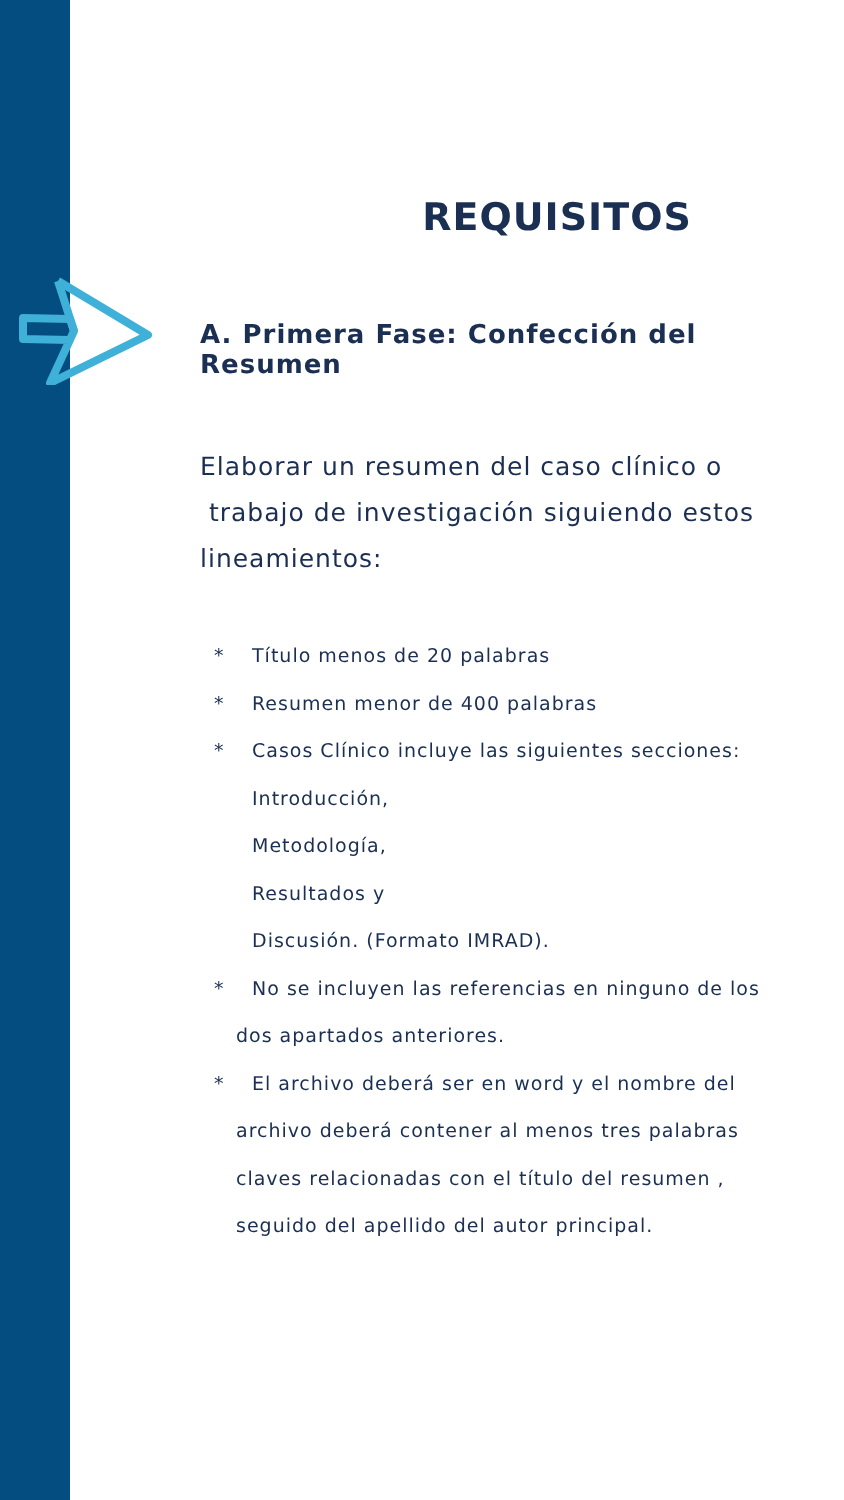REQUISITOS
A. Primera Fase: Confección del Resumen
Elaborar un resumen del caso clínico o
trabajo de investigación siguiendo estos
lineamientos:
* Título menos de 20 palabras
* Resumen menor de 400 palabras
* Casos Clínico incluye las siguientes secciones:
Introducción,
Metodología,
Resultados y
Discusión. (Formato IMRAD).
* No se incluyen las referencias en ninguno de los
dos apartados anteriores.
* El archivo deberá ser en word y el nombre del
archivo deberá contener al menos tres palabras
claves relacionadas con el título del resumen ,
seguido del apellido del autor principal.